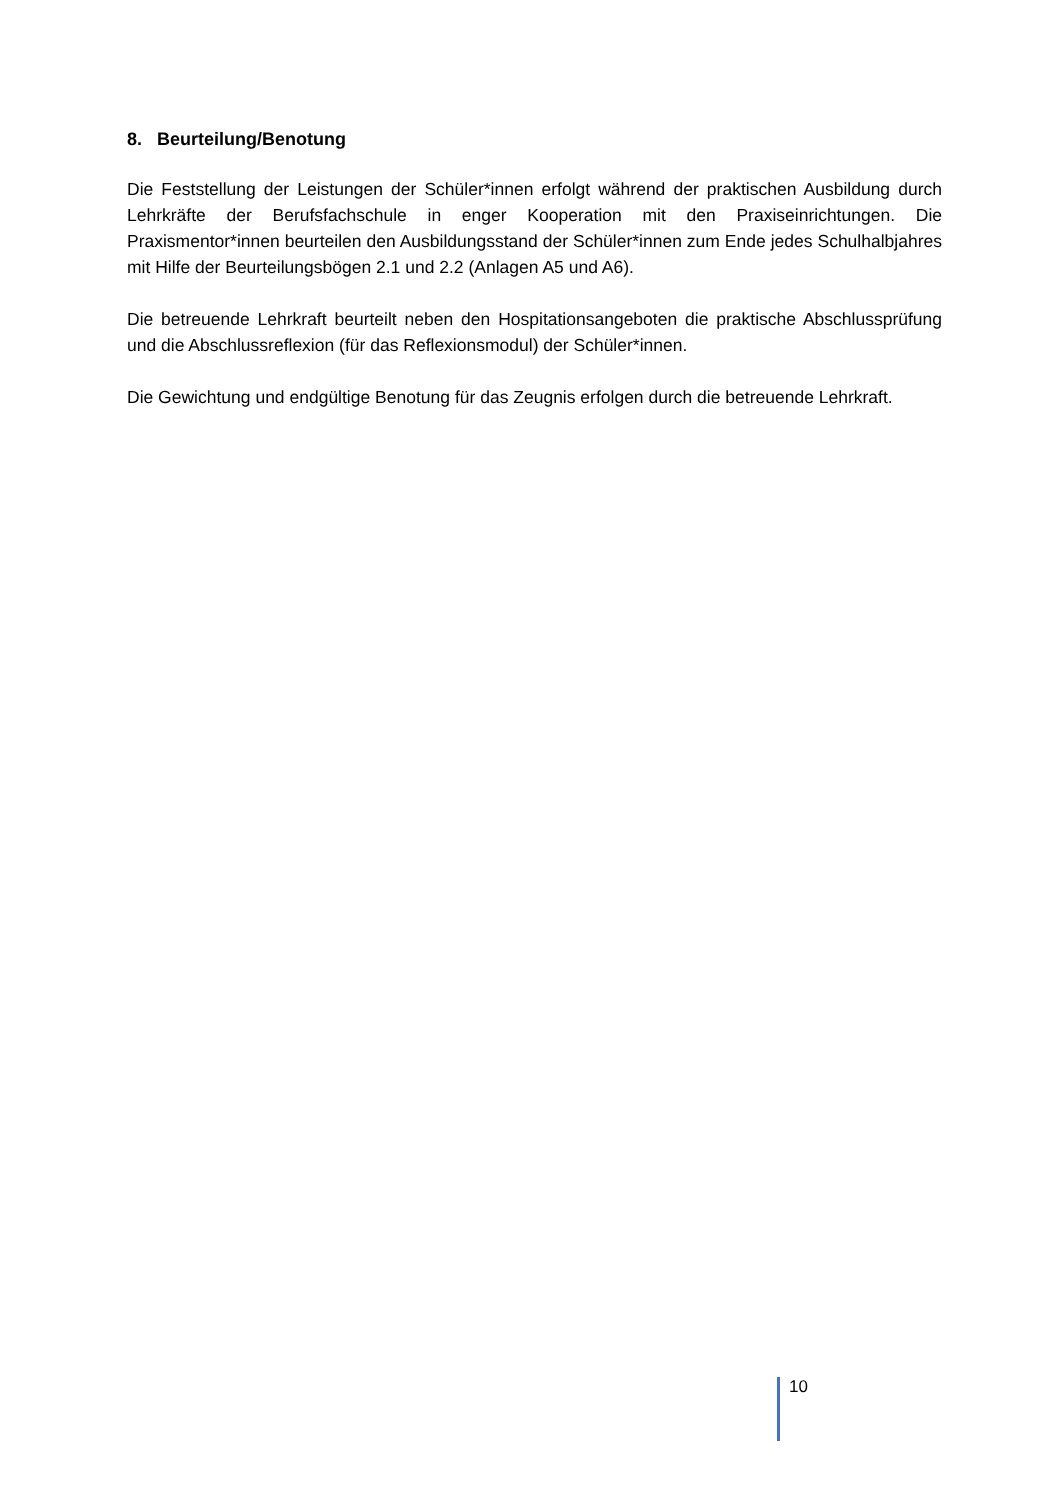8. Beurteilung/Benotung
Die Feststellung der Leistungen der Schüler*innen erfolgt während der praktischen Ausbildung durch Lehrkräfte der Berufsfachschule in enger Kooperation mit den Praxiseinrichtungen. Die Praxismentor*innen beurteilen den Ausbildungsstand der Schüler*innen zum Ende jedes Schulhalbjahres mit Hilfe der Beurteilungsbögen 2.1 und 2.2 (Anlagen A5 und A6).
Die betreuende Lehrkraft beurteilt neben den Hospitationsangeboten die praktische Ab­schlussprüfung und die Abschlussreflexion (für das Reflexionsmodul) der Schüler*innen.
Die Gewichtung und endgültige Benotung für das Zeugnis erfolgen durch die betreuende Lehr­kraft.
10